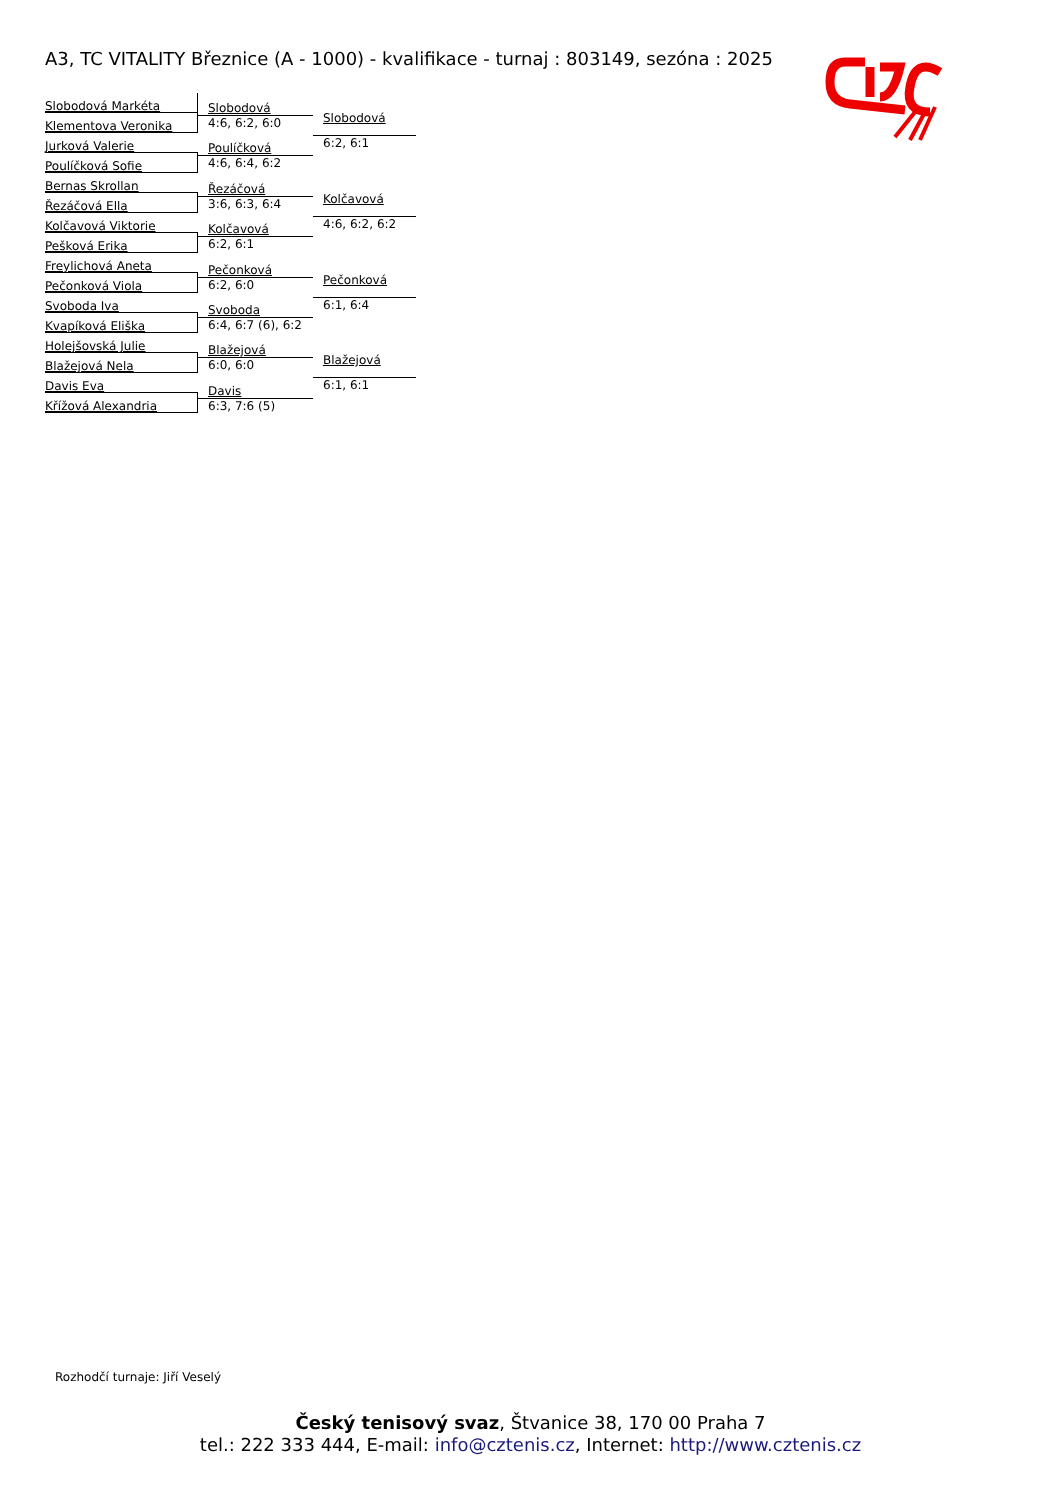A3, TC VITALITY Březnice (A - 1000) - kvalifikace - turnaj : 803149, sezóna : 2025
Slobodová Markéta
Klementova Veronika
Jurková Valerie
Poulíčková Sofie
Bernas Skrollan
Řezáčová Ella
Kolčavová Viktorie
Pešková Erika
Freylichová Aneta
Pečonková Viola
Svoboda Iva
Kvapíková Eliška
Holejšovská Julie
Blažejová Nela
Davis Eva
Křížová Alexandria
Slobodová
4:6, 6:2, 6:0
Poulíčková
4:6, 6:4, 6:2
Řezáčová
3:6, 6:3, 6:4
Kolčavová
6:2, 6:1
Pečonková
6:2, 6:0
Svoboda
6:4, 6:7 (6), 6:2
Blažejová
6:0, 6:0
Davis
6:3, 7:6 (5)
Slobodová
6:2, 6:1
Kolčavová
4:6, 6:2, 6:2
Pečonková
6:1, 6:4
Blažejová
6:1, 6:1
Rozhodčí turnaje: Jiří Veselý
Český tenisový svaz, Štvanice 38, 170 00 Praha 7
tel.: 222 333 444, E-mail: info@cztenis.cz, Internet: http://www.cztenis.cz